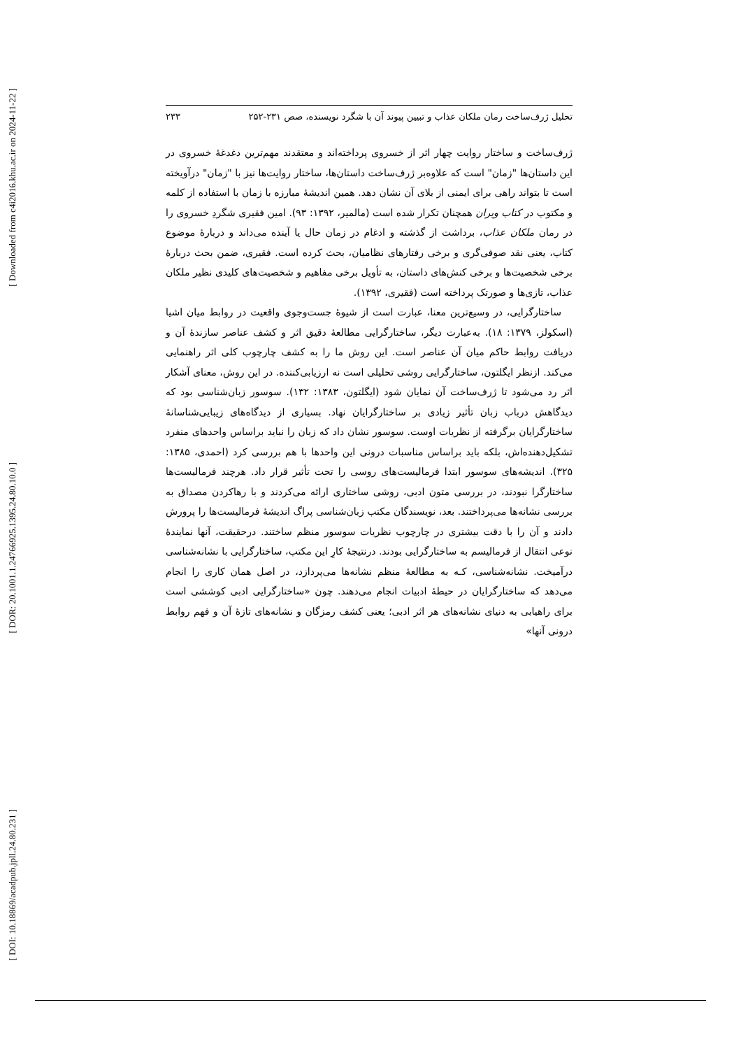[ Downloaded from c4i2016.khu.ac.ir on 2024-11-22 ]
[ DOR: 20.1001.1.24766925.1395.24.80.10.0 ]
[ DOI: 10.18869/acadpub.jpll.24.80.231 ]
تحلیل ژرف‌ساخت رمان ملکان عذاب و تبیین پیوند آن با شگرد نویسنده، صص ۲۳۱-۲۵۲ ۲۳۳
ژرف‌ساخت و ساختار روایت چهار اثر از خسروی پرداخته‌اند و معتقدند مهم‌ترین دغدغۀ خسروی در این داستان‌ها "زمان" است که علاوه‌بر ژرف‌ساخت داستان‌ها، ساختار روایت‌ها نیز با "زمان" درآویخته است تا بتواند راهی برای ایمنی از بلای آن نشان دهد. همین اندیشۀ مبارزه با زمان با استفاده از کلمه و مکتوب در کتاب ویران همچنان تکرار شده است (مالمیر، ۱۳۹۲: ۹۳). امین فقیری شگردِ خسروی را در رمان ملکان عذاب، برداشت از گذشته و ادغام در زمان حال یا آینده می‌داند و دربارۀ موضوع کتاب، یعنی نقد صوفی‌گری و برخی رفتارهای نظامیان، بحث کرده است. فقیری، ضمن بحث دربارۀ برخی شخصیت‌ها و برخی کنش‌های داستان، به تأویل برخی مفاهیم و شخصیت‌های کلیدی نظیر ملکان عذاب، تازی‌ها و صورتک پرداخته است (فقیری، ۱۳۹۲).
ساختارگرایی، در وسیع‌ترین معنا، عبارت است از شیوۀ جست‌وجوی واقعیت در روابط میان اشیا (اسکولز، ۱۳۷۹: ۱۸). به‌عبارت دیگر، ساختارگرایی مطالعۀ دقیق اثر و کشف عناصر سازندۀ آن و دریافت روابط حاکم میان آن عناصر است. این روش ما را به کشف چارچوب کلی اثر راهنمایی می‌کند. ازنظر ایگلتون، ساختارگرایی روشی تحلیلی است نه ارزیابی‌کننده. در این روش، معنای آشکار اثر رد می‌شود تا ژرف‌ساخت آن نمایان شود (ایگلتون، ۱۳۸۳: ۱۳۲). سوسور زبان‌شناسی بود که دیدگاهش درباب زبان تأثیر زیادی بر ساختارگرایان نهاد. بسیاری از دیدگاه‌های زیبایی‌شناسانۀ ساختارگرایان برگرفته از نظریات اوست. سوسور نشان داد که زبان را نباید براساس واحدهای منفرد تشکیل‌دهنده‌اش، بلکه باید براساس مناسبات درونی این واحدها با هم بررسی کرد (احمدی، ۱۳۸۵: ۳۲۵). اندیشه‌های سوسور ابتدا فرمالیست‌های روسی را تحت تأثیر قرار داد. هرچند فرمالیست‌ها ساختارگرا نبودند، در بررسی متون ادبی، روشی ساختاری ارائه می‌کردند و با رهاکردن مصداق به بررسی نشانه‌ها می‌پرداختند. بعد، نویسندگان مکتب زبان‌شناسی پراگ اندیشۀ فرمالیست‌ها را پرورش دادند و آن را با دقت بیشتری در چارچوب نظریات سوسور منظم ساختند. درحقیقت، آنها نمایندۀ نوعی انتقال از فرمالیسم به ساختارگرایی بودند. درنتیجۀ کارِ این مکتب، ساختارگرایی با نشانه‌شناسی درآمیخت. نشانه‌شناسی، کـه به مطالعۀ منظم نشانه‌ها می‌پردازد، در اصل همان کاری را انجام می‌دهد که ساختارگرایان در حیطۀ ادبیات انجام می‌دهند. چون «ساختارگرایی ادبی کوششی است برای راهیابی به دنیای نشانه‌های هر اثر ادبی؛ یعنی کشف رمزگان و نشانه‌های تازۀ آن و فهم روابط درونی آنها»